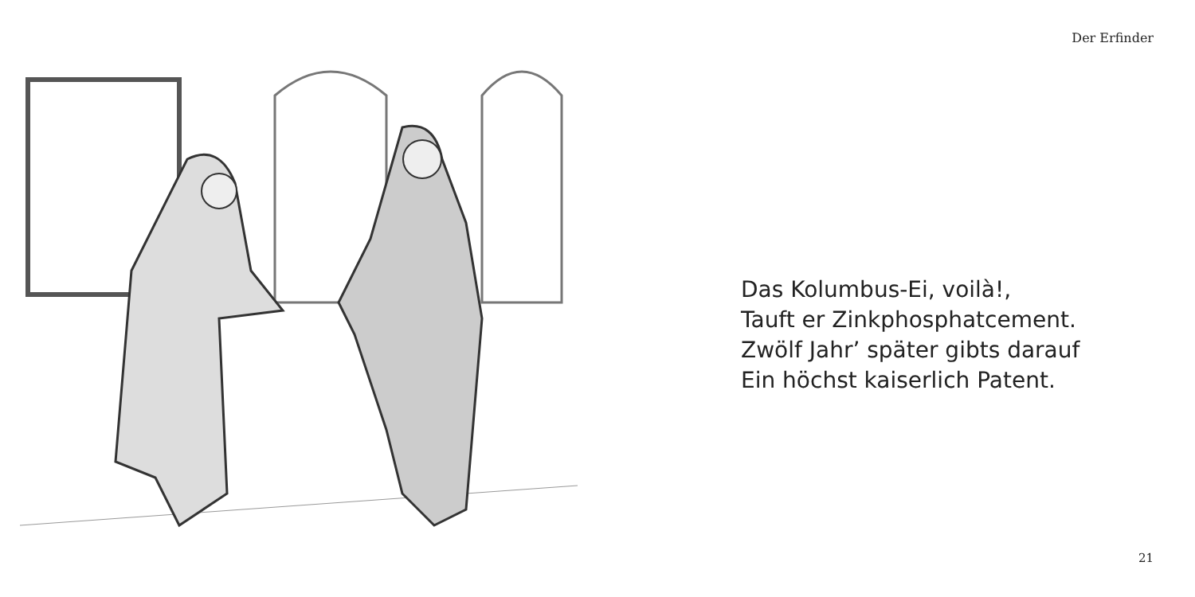Der Erfinder
Das Kolumbus-Ei, voilà!,
Tauft er Zinkphosphatcement.
Zwölf Jahr’ später gibts darauf
Ein höchst kaiserlich Patent.
21